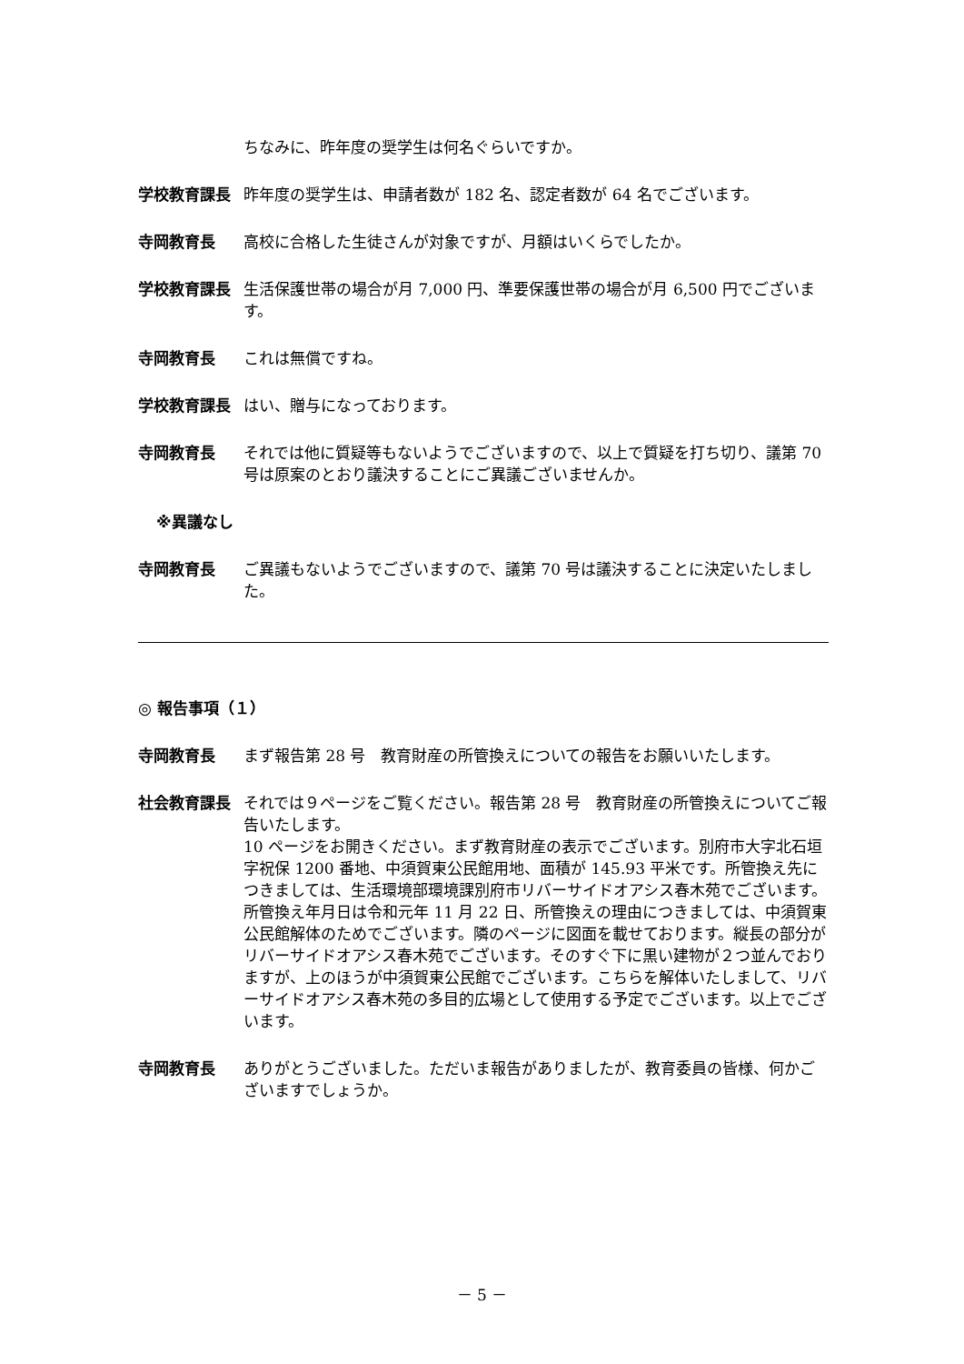ちなみに、昨年度の奨学生は何名ぐらいですか。
学校教育課長 昨年度の奨学生は、申請者数が 182 名、認定者数が 64 名でございます。
寺岡教育長 高校に合格した生徒さんが対象ですが、月額はいくらでしたか。
学校教育課長 生活保護世帯の場合が月 7,000 円、準要保護世帯の場合が月 6,500 円でございます。
寺岡教育長 これは無償ですね。
学校教育課長 はい、贈与になっております。
寺岡教育長 それでは他に質疑等もないようでございますので、以上で質疑を打ち切り、議第 70 号は原案のとおり議決することにご異議ございませんか。
※異議なし
寺岡教育長 ご異議もないようでございますので、議第 70 号は議決することに決定いたしました。
◎ 報告事項（１）
寺岡教育長 まず報告第 28 号　教育財産の所管換えについての報告をお願いいたします。
社会教育課長 それでは９ページをご覧ください。報告第 28 号　教育財産の所管換えについてご報告いたします。
10 ページをお開きください。まず教育財産の表示でございます。別府市大字北石垣字祝保 1200 番地、中須賀東公民館用地、面積が 145.93 平米です。所管換え先につきましては、生活環境部環境課別府市リバーサイドオアシス春木苑でございます。所管換え年月日は令和元年 11 月 22 日、所管換えの理由につきましては、中須賀東公民館解体のためでございます。隣のページに図面を載せております。縦長の部分がリバーサイドオアシス春木苑でございます。そのすぐ下に黒い建物が２つ並んでおりますが、上のほうが中須賀東公民館でございます。こちらを解体いたしまして、リバーサイドオアシス春木苑の多目的広場として使用する予定でございます。以上でございます。
寺岡教育長 ありがとうございました。ただいま報告がありましたが、教育委員の皆様、何かございますでしょうか。
－ 5 －